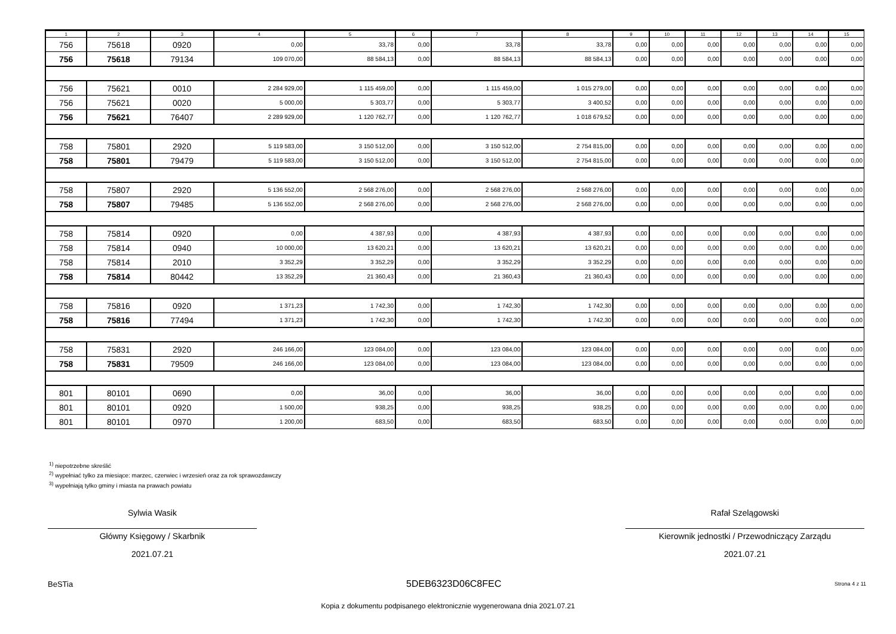| 1 | 2 | 3 | 4 | 5 | 6 | 7 | 8 | 9 | 10 | 11 | 12 | 13 | 14 | 15 |
| --- | --- | --- | --- | --- | --- | --- | --- | --- | --- | --- | --- | --- | --- | --- |
| 756 | 75618 | 0920 | 0,00 | 33,78 | 0,00 | 33,78 | 33,78 | 0,00 | 0,00 | 0,00 | 0,00 | 0,00 | 0,00 | 0,00 |
| 756 | 75618 | 79134 | 109 070,00 | 88 584,13 | 0,00 | 88 584,13 | 88 584,13 | 0,00 | 0,00 | 0,00 | 0,00 | 0,00 | 0,00 | 0,00 |
| 756 | 75621 | 0010 | 2 284 929,00 | 1 115 459,00 | 0,00 | 1 115 459,00 | 1 015 279,00 | 0,00 | 0,00 | 0,00 | 0,00 | 0,00 | 0,00 | 0,00 |
| 756 | 75621 | 0020 | 5 000,00 | 5 303,77 | 0,00 | 5 303,77 | 3 400,52 | 0,00 | 0,00 | 0,00 | 0,00 | 0,00 | 0,00 | 0,00 |
| 756 | 75621 | 76407 | 2 289 929,00 | 1 120 762,77 | 0,00 | 1 120 762,77 | 1 018 679,52 | 0,00 | 0,00 | 0,00 | 0,00 | 0,00 | 0,00 | 0,00 |
| 758 | 75801 | 2920 | 5 119 583,00 | 3 150 512,00 | 0,00 | 3 150 512,00 | 2 754 815,00 | 0,00 | 0,00 | 0,00 | 0,00 | 0,00 | 0,00 | 0,00 |
| 758 | 75801 | 79479 | 5 119 583,00 | 3 150 512,00 | 0,00 | 3 150 512,00 | 2 754 815,00 | 0,00 | 0,00 | 0,00 | 0,00 | 0,00 | 0,00 | 0,00 |
| 758 | 75807 | 2920 | 5 136 552,00 | 2 568 276,00 | 0,00 | 2 568 276,00 | 2 568 276,00 | 0,00 | 0,00 | 0,00 | 0,00 | 0,00 | 0,00 | 0,00 |
| 758 | 75807 | 79485 | 5 136 552,00 | 2 568 276,00 | 0,00 | 2 568 276,00 | 2 568 276,00 | 0,00 | 0,00 | 0,00 | 0,00 | 0,00 | 0,00 | 0,00 |
| 758 | 75814 | 0920 | 0,00 | 4 387,93 | 0,00 | 4 387,93 | 4 387,93 | 0,00 | 0,00 | 0,00 | 0,00 | 0,00 | 0,00 | 0,00 |
| 758 | 75814 | 0940 | 10 000,00 | 13 620,21 | 0,00 | 13 620,21 | 13 620,21 | 0,00 | 0,00 | 0,00 | 0,00 | 0,00 | 0,00 | 0,00 |
| 758 | 75814 | 2010 | 3 352,29 | 3 352,29 | 0,00 | 3 352,29 | 3 352,29 | 0,00 | 0,00 | 0,00 | 0,00 | 0,00 | 0,00 | 0,00 |
| 758 | 75814 | 80442 | 13 352,29 | 21 360,43 | 0,00 | 21 360,43 | 21 360,43 | 0,00 | 0,00 | 0,00 | 0,00 | 0,00 | 0,00 | 0,00 |
| 758 | 75816 | 0920 | 1 371,23 | 1 742,30 | 0,00 | 1 742,30 | 1 742,30 | 0,00 | 0,00 | 0,00 | 0,00 | 0,00 | 0,00 | 0,00 |
| 758 | 75816 | 77494 | 1 371,23 | 1 742,30 | 0,00 | 1 742,30 | 1 742,30 | 0,00 | 0,00 | 0,00 | 0,00 | 0,00 | 0,00 | 0,00 |
| 758 | 75831 | 2920 | 246 166,00 | 123 084,00 | 0,00 | 123 084,00 | 123 084,00 | 0,00 | 0,00 | 0,00 | 0,00 | 0,00 | 0,00 | 0,00 |
| 758 | 75831 | 79509 | 246 166,00 | 123 084,00 | 0,00 | 123 084,00 | 123 084,00 | 0,00 | 0,00 | 0,00 | 0,00 | 0,00 | 0,00 | 0,00 |
| 801 | 80101 | 0690 | 0,00 | 36,00 | 0,00 | 36,00 | 36,00 | 0,00 | 0,00 | 0,00 | 0,00 | 0,00 | 0,00 | 0,00 |
| 801 | 80101 | 0920 | 1 500,00 | 938,25 | 0,00 | 938,25 | 938,25 | 0,00 | 0,00 | 0,00 | 0,00 | 0,00 | 0,00 | 0,00 |
| 801 | 80101 | 0970 | 1 200,00 | 683,50 | 0,00 | 683,50 | 683,50 | 0,00 | 0,00 | 0,00 | 0,00 | 0,00 | 0,00 | 0,00 |
<sup>1)</sup> niepotrzebne skreślić
<sup>2)</sup> wypełniać tylko za miesiące: marzec, czerwiec i wrzesień oraz za rok sprawozdawczy
<sup>3)</sup> wypełniają tylko gminy i miasta na prawach powiatu
Sylwia Wasik
Główny Księgowy / Skarbnik
2021.07.21
Rafał Szelągowski
Kierownik jednostki / Przewodniczący Zarządu
2021.07.21
BeSTia 5DEB6323D06C8FEC Strona 4 z 11
Kopia z dokumentu podpisanego elektronicznie wygenerowana dnia 2021.07.21